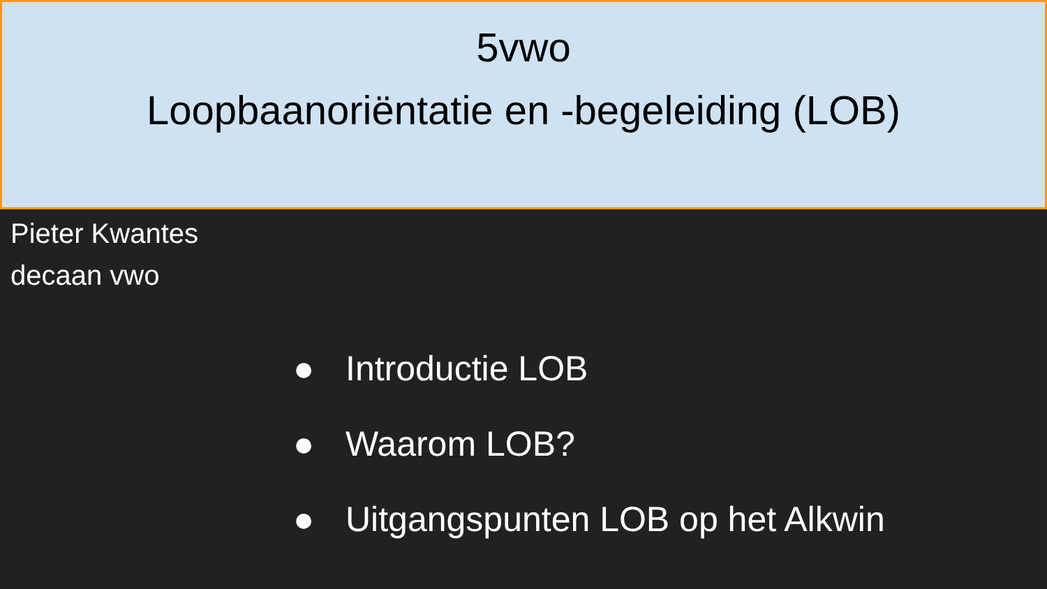5vwo
Loopbaanoriëntatie en -begeleiding (LOB)
Pieter Kwantes
decaan vwo
● Introductie LOB
● Waarom LOB?
● Uitgangspunten LOB op het Alkwin